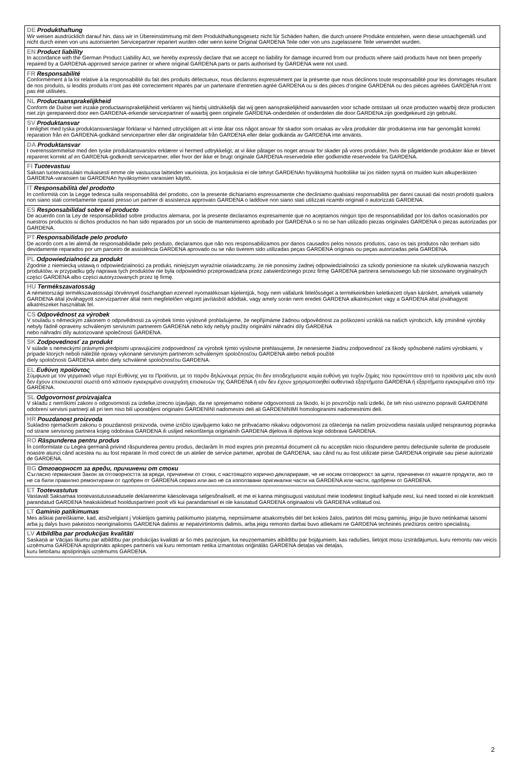| DE Produkthaftung Wir weisen ausdrücklich darauf hin, dass wir in Übereinstimmung mit dem Produkthaftungsgesetz nicht für Schäden haften, die durch unsere Produkte entstehen, wenn diese unsachgemäß und nicht durch einen von uns autorisierten Servicepartner repariert wurden oder wenn keine Original GARDENA Teile oder von uns zugelassene Teile verwendet wurden. |
| EN Product liability In accordance with the German Product Liability Act, we hereby expressly declare that we accept no liability for damage incurred from our products where said products have not been properly repaired by a GARDENA-approved service partner or where original GARDENA parts or parts authorised by GARDENA were not used. |
| FR Responsabilité Conformément à la loi relative à la responsabilité du fait des produits défectueux, nous déclarons expressément par la présente que nous déclinons toute responsabilité pour les dommages résultant de nos produits, si lesdits produits n’ont pas été correctement réparés par un partenaire d’entretien agréé GARDENA ou si des pièces d’origine GARDENA ou des pièces agréées GARDENA n’ont pas été utilisées. |
| NL Productaansprakelijkheid Conform de Duitse wet inzake productaansprakelijkheid verklaren wij hierbij uitdrukkelijk dat wij geen aansprakelijkheid aanvaarden voor schade ontstaan uit onze producten waarbij deze producten niet zijn gerepareerd door een GARDENA-erkende servicepartner of waarbij geen originele GARDENA-onderdelen of onderdelen die door GARDENA zijn goedgekeurd zijn gebruikt. |
| SV Produktansvar I enlighet med tyska produktansvarslagar förklarar vi härmed uttryckligen att vi inte åtar oss något ansvar för skador som orsakas av våra produkter där produkterna inte har genomgått korrekt reparation från en GARDENA-godkänd servicepartner eller där originaldelar från GARDENA eller delar godkända av GARDENA inte använts. |
| DA Produktansvar I overensstemmelse med den tyske produktansvarslov erklærer vi hermed udtrykkeligt, at vi ikke påtager os noget ansvar for skader på vores produkter, hvis de pågældende produkter ikke er blevet repareret korrekt af en GARDENA-godkendt servicepartner, eller hvor der ikke er brugt originale GARDENA-reservedele eller godkendte reservedele fra GARDENA. |
| FI Tuotevastuu Saksan tuotevastuulain mukaisesti emme ole vastuussa laitteiden vaurioista, jos korjauksia ei ole tehnyt GARDENAn hyväksymä huoltoliike tai jos niiden syynä on muiden kuin alkuperäisten GARDENA-varaosien tai GARDENAn hyväksymien varaosien käyttö. |
| IT Responsabilità del prodotto In conformità con la Legge tedesca sulla responsabilità del prodotto, con la presente dichiariamo espressamente che decliniamo qualsiasi responsabilità per danni causati dai nostri prodotti qualora non siano stati correttamente riparati presso un partner di assistenza approvato GARDENA o laddove non siano stati utilizzati ricambi originali o autorizzati GARDENA. |
| ES Responsabilidad sobre el producto De acuerdo con la Ley de responsabilidad sobre productos alemana, por la presente declaramos expresamente que no aceptamos ningún tipo de responsabilidad por los daños ocasionados por nuestros productos si dichos productos no han sido reparados por un socio de mantenimiento aprobado por GARDENA o si no se han utilizado piezas originales GARDENA o piezas autorizadas por GARDENA. |
| PT Responsabilidade pelo produto De acordo com a lei alemã de responsabilidade pelo produto, declaramos que não nos responsabilizamos por danos causados pelos nossos produtos, caso os tais produtos não tenham sido devidamente reparados por um parceiro de assistência GARDENA aprovado ou se não tiverem sido utilizadas peças GARDENA originais ou peças autorizadas pela GARDENA. |
| PL Odpowiedzialność za produkt Zgodnie z niemiecką ustawą o odpowiedzialności za produkt, niniejszym wyraźnie oświadczamy, że nie ponosimy żadnej odpowiedzialności za szkody poniesione na skutek użytkowania naszych produktów, w przypadku gdy naprawa tych produktów nie była odpowiednio przeprowadzana przez zatwierdzonego przez firmę GARDENA partnera serwisowego lub nie stosowano oryginalnych części GARDENA albo części autoryzowanych przez tę firmę. |
| HU Termékszavatosság A németországi termékszavatossági törvénnyel összhangban ezennel nyomatékosan kijelentjük, hogy nem vállalunk felelősséget a termékeinkben keletkezett olyan károkért, amelyek valamely GARDENA által jóváhagyott szervizpartner által nem megfelelően végzett javításból adódtak, vagy amely során nem eredeti GARDENA alkatrészeket vagy a GARDENA által jóváhagyott alkatrészeket használtak fel. |
| CS Odpovědnost za výrobek V souladu s německým zákonem o odpovědnosti za výrobek tímto výslovně prohlašujeme, že nepřijímáme žádnou odpovědnost za poškození vzniklá na našich výrobcích, kdy zmíněné výrobky nebyly řádně opraveny schváleným servisním partnerem GARDENA nebo kdy nebyly použity originální náhradní díly GARDENA nebo náhradní díly autorizované společností GARDENA. |
| SK Zodpovednosť za produkt V súlade s nemeckými právnymi predpismi upravujúcimi zodpovednosť za výrobok týmto výslovne prehlasujeme, že nenesieme žiadnu zodpovednosť za škody spôsobené našimi výrobkami, v prípade ktorých neboli náležité opravy vykonané servisným partnerom schváleným spoločnosťou GARDENA alebo neboli použité diely spoločnosti GARDENA alebo diely schválené spoločnosťou GARDENA. |
| EL Ευθύνη προϊόντος Σύμφωνα με τον γερμανικό νόμο περί Ευθύνης για τα Προϊόντα, με το παρόν δηλώνουμε ρητώς ότι δεν αποδεχόμαστε καμία ευθύνη για τυχόν ζημίες που προκύπτουν από τα προϊόντα μας εάν αυτά δεν έχουν επισκευαστεί σωστά από κάποιον εγκεκριμένο συνεργάτη επισκευών της GARDENA ή εάν δεν έχουν χρησιμοποιηθεί αυθεντικά εξαρτήματα GARDENA ή εξαρτήματα εγκεκριμένα από την GARDENA. |
| SL Odgovornost proizvajalca V skladu z nemškimi zakoni o odgovornosti za izdelke,izrecno izjavljajo, da ne sprejemamo nobene odgovornosti za škodo, ki jo povzročijo naši izdelki, če teh niso ustrezno popravili GARDENINI odobreni servisni partnerji ali pri tem niso bili uporabljeni originalni GARDENINI nadomestni deli ali GARDENINIMI homologiranimi nadomestnimi deli. |
| HR Pouzdanost proizvoda Sukladno njemačkom zakonu o pouzdanosti proizvoda, ovime izričito izjavljujemo kako ne prihvaćamo nikakvu odgovornost za oštećenja na našim proizvodima nastala uslijed neispravnog popravka od strane servisnog partnera kojeg odobrava GARDENA ili uslijed nekorištenja originalnih GARDENA dijelova ili dijelova koje odobrava GARDENA. |
| RO Răspunderea pentru produs În conformitate cu Legea germană privind răspunderea pentru produs, declarăm în mod expres prin prezentul document că nu acceptăm nicio răspundere pentru defecțiunile suferite de produsele noastre atunci când acestea nu au fost reparate în mod corect de un atelier de service partener, aprobat de GARDENA, sau când nu au fost utilizate piese GARDENA originale sau piese autorizate de GARDENA. |
| BG Отговорност за вреди, причинени от стоки Съгласно германския Закон за отговорността за вреди, причинени от стоки, с настоящото изрично декларираме, че не носим отговорност за щети, причинени от нашите продукти, ако те не са били правилно ремонтирани от одобрен от GARDENA сервиз или ако не са използвани оригинални части на GARDENA или части, одобрени от GARDENA. |
| ET Tootevastutus Vastavalt Saksamaa tootevastutusseadusele deklareerime käesolevaga selgesõnaliselt, et me ei kanna mingisugust vastutust meie toodetest tingitud kahjude eest, kui need tooted ei ole korrektselt parandatud GARDENA heakskiidetud hoolduspartneri poolt või kui parandamisel ei ole kasutatud GARDENA originaalosi või GARDENA volitatud osi. |
| LT Gaminio patikimumas Mes aiškiai pareiškiame, kad, atsižvelgiant į Vokietijos gaminių patikimumo įstatymą, neprisiimame atsakomybės dėl bet kokios žalos, patirtos dėl mūsų gaminių, jeigu jie buvo netinkamai taisomi arba jų dalys buvo pakeistos neoriginaliomis GARDENA dalimis ar nepatvirtintomis dalimis, arba jeigu remonto darbai buvo atliekami ne GARDENA techninės priežiūros centro specialistų. |
| LV Atbildība par produkcijas kvalitāti Saskaņā ar Vācijas likumu par atbildību par produkcijas kvalitāti ar šo mēs paziņojam, ka neuzņemamies atbildību par bojājumiem, kas radušies, lietojot mūsu izstrādājumus, kuru remontu nav veicis uzņēmuma GARDENA apstiprināts apkopes partneris vai kuru remontam netika izmantotas oriģinālās GARDENA detaļas vai detaļas, kuru lietošanu apstiprinājis uzņēmums GARDENA. |
2